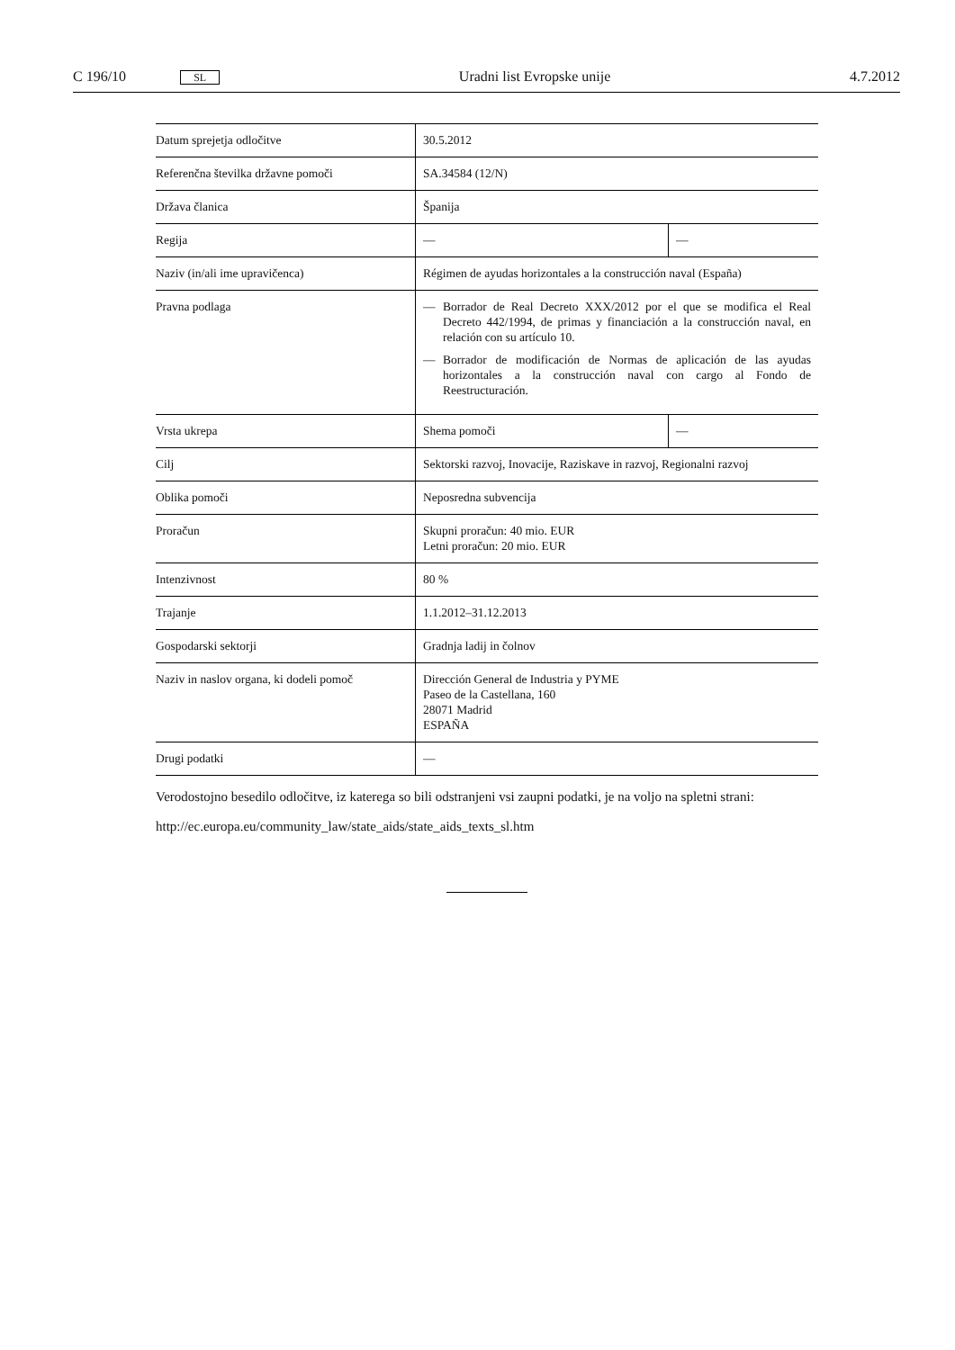C 196/10 SL Uradni list Evropske unije 4.7.2012
| Datum sprejetja odločitve | 30.5.2012 | |
| Referenčna številka državne pomoči | SA.34584 (12/N) | |
| Država članica | Španija | |
| Regija | — | — |
| Naziv (in/ali ime upravičenca) | Régimen de ayudas horizontales a la construcción naval (España) | |
| Pravna podlaga | — Borrador de Real Decreto XXX/2012 por el que se modifica el Real Decreto 442/1994, de primas y financiación a la construcción naval, en relación con su artículo 10. — Borrador de modificación de Normas de aplicación de las ayudas horizontales a la construcción naval con cargo al Fondo de Reestructuración. | |
| Vrsta ukrepa | Shema pomoči | — |
| Cilj | Sektorski razvoj, Inovacije, Raziskave in razvoj, Regionalni razvoj | |
| Oblika pomoči | Neposredna subvencija | |
| Proračun | Skupni proračun: 40 mio. EUR Letni proračun: 20 mio. EUR | |
| Intenzivnost | 80 % | |
| Trajanje | 1.1.2012–31.12.2013 | |
| Gospodarski sektorji | Gradnja ladij in čolnov | |
| Naziv in naslov organa, ki dodeli pomoč | Dirección General de Industria y PYME Paseo de la Castellana, 160 28071 Madrid ESPAÑA | |
| Drugi podatki | — | |
Verodostojno besedilo odločitve, iz katerega so bili odstranjeni vsi zaupni podatki, je na voljo na spletni strani:
http://ec.europa.eu/community_law/state_aids/state_aids_texts_sl.htm